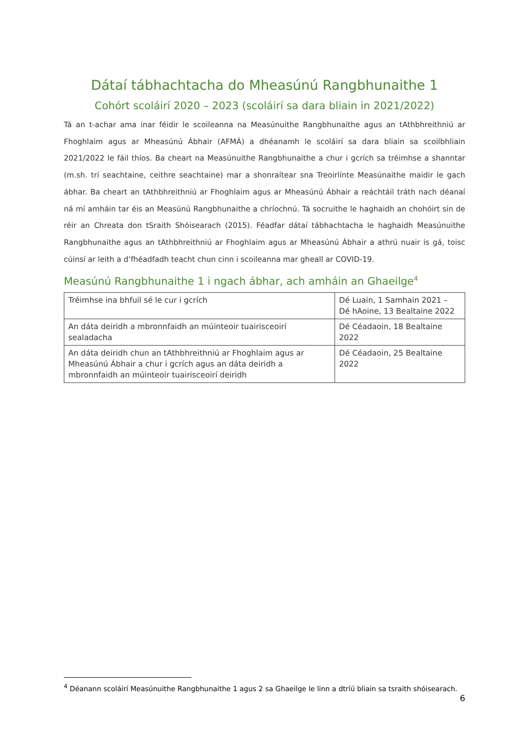Dátaí tábhachtacha do Mheasúnú Rangbhunaithe 1
Cohórt scoláirí 2020 – 2023 (scoláirí sa dara bliain in 2021/2022)
Tá an t-achar ama inar féidir le scoileanna na Measúnuithe Rangbhunaithe agus an tAthbhreithniú ar Fhoghlaim agus ar Mheasúnú Ábhair (AFMÁ) a dhéanamh le scoláirí sa dara bliain sa scoilbhliain 2021/2022 le fáil thíos. Ba cheart na Measúnuithe Rangbhunaithe a chur i gcrích sa tréimhse a shanntar (m.sh. trí seachtaine, ceithre seachtaine) mar a shonraítear sna Treoirlínte Measúnaithe maidir le gach ábhar. Ba cheart an tAthbhreithniú ar Fhoghlaim agus ar Mheasúnú Ábhair a reáchtáil tráth nach déanaí ná mí amháin tar éis an Measúnú Rangbhunaithe a chríochnú. Tá socruithe le haghaidh an chohóirt sin de réir an Chreata don tSraith Shóisearach (2015). Féadfar dátaí tábhachtacha le haghaidh Measúnuithe Rangbhunaithe agus an tAthbhreithniú ar Fhoghlaim agus ar Mheasúnú Ábhair a athrú nuair is gá, toisc cúinsí ar leith a d’fhéadfadh teacht chun cinn i scoileanna mar gheall ar COVID-19.
Measúnú Rangbhunaithe 1 i ngach ábhar, ach amháin an Ghaeilge<sup>4</sup>
| Tréimhse ina bhfuil sé le cur i gcrích | Dé Luain, 1 Samhain 2021 – Dé hAoine, 13 Bealtaine 2022 |
| An dáta deiridh a mbronnfaidh an múinteoir tuairisceoirí sealadacha | Dé Céadaoin, 18 Bealtaine 2022 |
| An dáta deiridh chun an tAthbhreithniú ar Fhoghlaim agus ar Mheasúnú Ábhair a chur i gcrích agus an dáta deiridh a mbronnfaidh an múinteoir tuairisceoirí deiridh | Dé Céadaoin, 25 Bealtaine 2022 |
<sup>4</sup> Déanann scoláirí Measúnuithe Rangbhunaithe 1 agus 2 sa Ghaeilge le linn a dtríú bliain sa tsraith shóisearach.
6